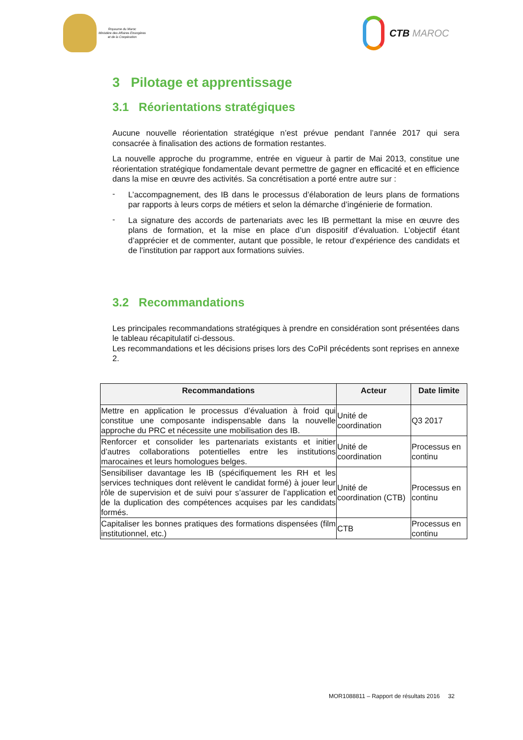Royaume du Maroc
Ministère des Affaires Etrangères
et de la Coopération
CTB MAROC
3 Pilotage et apprentissage
3.1 Réorientations stratégiques
Aucune nouvelle réorientation stratégique n’est prévue pendant l’année 2017 qui sera consacrée à finalisation des actions de formation restantes.
La nouvelle approche du programme, entrée en vigueur à partir de Mai 2013, constitue une réorientation stratégique fondamentale devant permettre de gagner en efficacité et en efficience dans la mise en œuvre des activités. Sa concrétisation a porté entre autre sur :
-
L’accompagnement, des IB dans le processus d’élaboration de leurs plans de formations par rapports à leurs corps de métiers et selon la démarche d’ingénierie de formation.
-
La signature des accords de partenariats avec les IB permettant la mise en œuvre des plans de formation, et la mise en place d’un dispositif d’évaluation. L’objectif étant d’apprécier et de commenter, autant que possible, le retour d’expérience des candidats et de l’institution par rapport aux formations suivies.
3.2 Recommandations
Les principales recommandations stratégiques à prendre en considération sont présentées dans le tableau récapitulatif ci-dessous.
Les recommandations et les décisions prises lors des CoPil précédents sont reprises en annexe 2.
| Recommandations | Acteur | Date limite |
| --- | --- | --- |
| Mettre en application le processus d’évaluation à froid qui constitue une composante indispensable dans la nouvelle approche du PRC et nécessite une mobilisation des IB. | Unité de coordination | Q3 2017 |
| Renforcer et consolider les partenariats existants et initier d’autres collaborations potentielles entre les institutions marocaines et leurs homologues belges. | Unité de coordination | Processus en continu |
| Sensibiliser davantage les IB (spécifiquement les RH et les services techniques dont relèvent le candidat formé) à jouer leur rôle de supervision et de suivi pour s’assurer de l’application et de la duplication des compétences acquises par les candidats formés. | Unité de coordination (CTB) | Processus en continu |
| Capitaliser les bonnes pratiques des formations dispensées (film institutionnel, etc.) | CTB | Processus en continu |
MOR1088811 – Rapport de résultats 2016 32